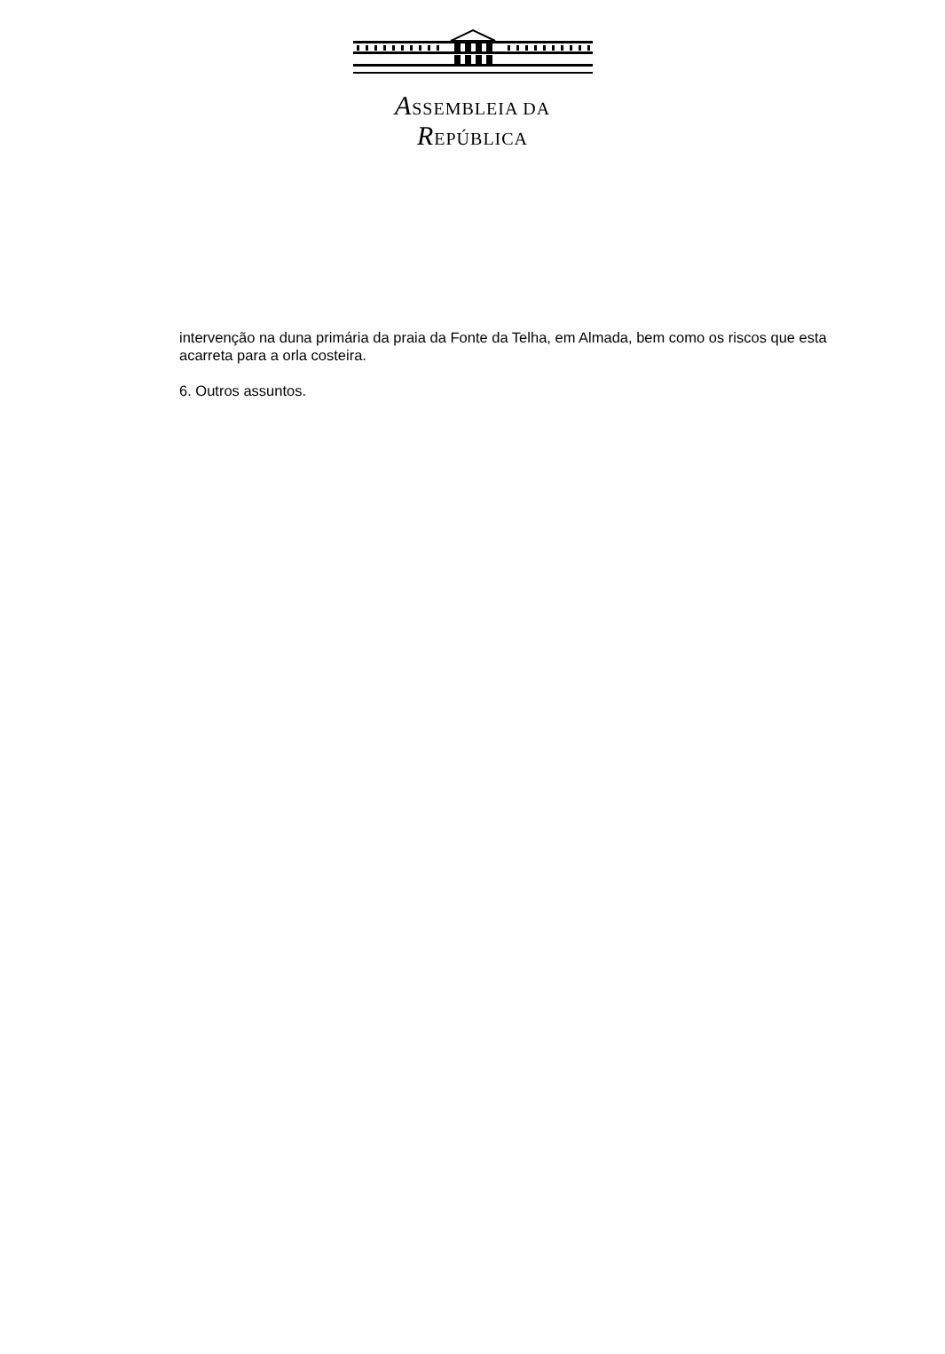ASSEMBLEIA DA REPÚBLICA
intervenção na duna primária da praia da Fonte da Telha, em Almada, bem como os riscos que esta acarreta para a orla costeira.
6. Outros assuntos.